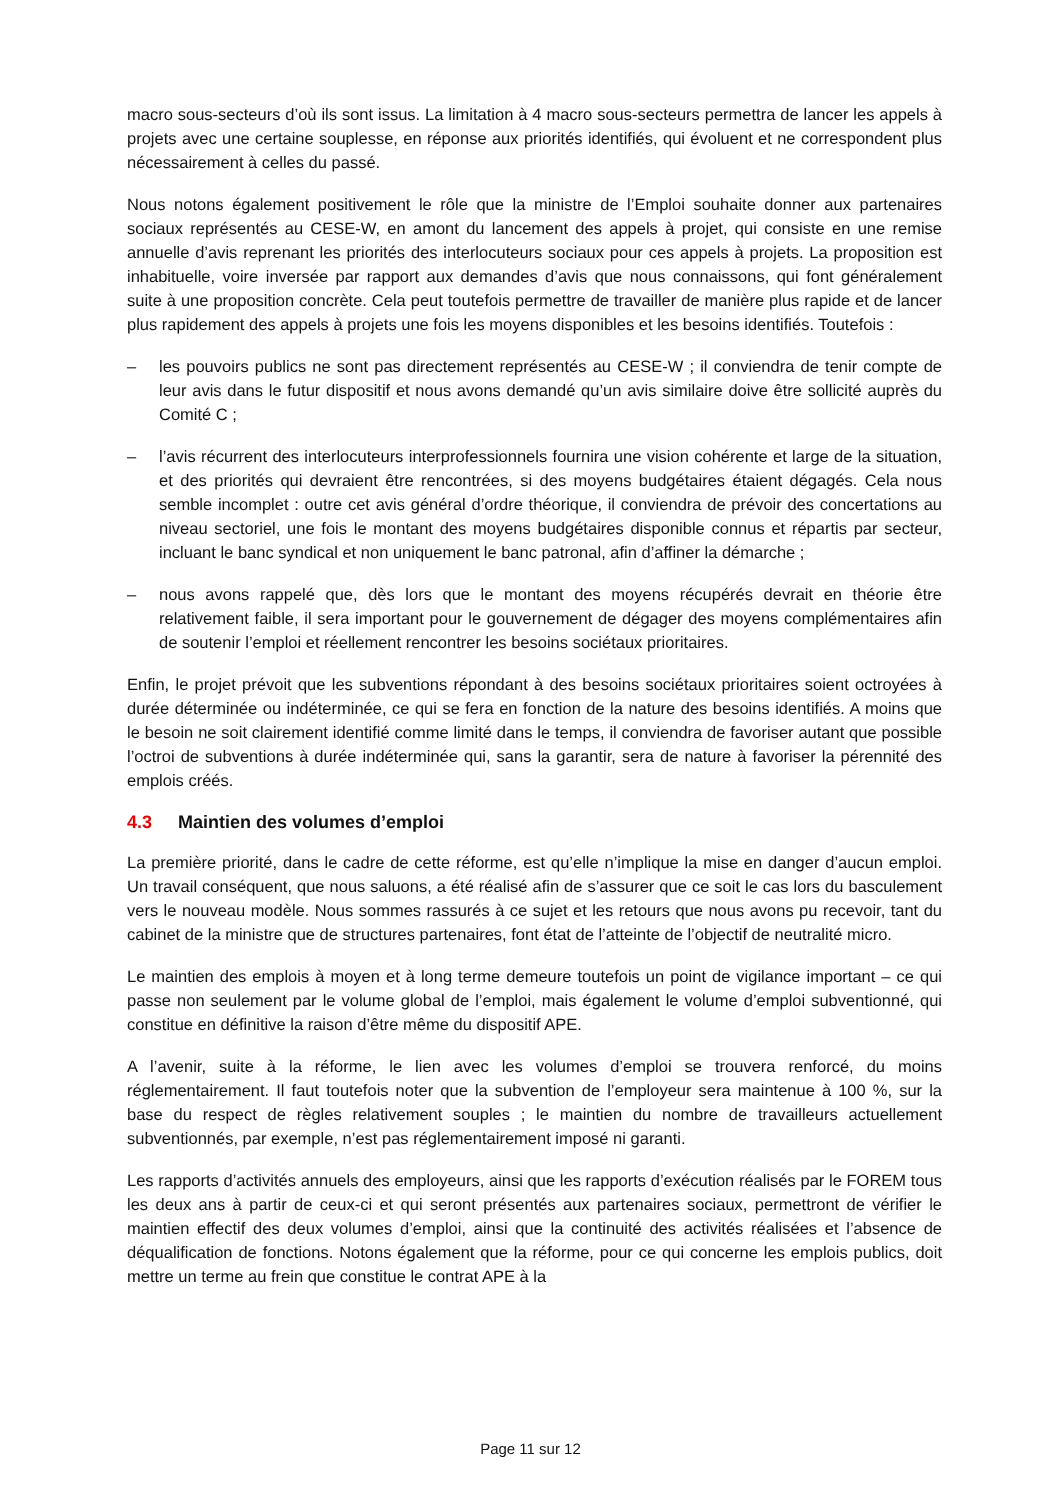macro sous-secteurs d’où ils sont issus. La limitation à 4 macro sous-secteurs permettra de lancer les appels à projets avec une certaine souplesse, en réponse aux priorités identifiés, qui évoluent et ne correspondent plus nécessairement à celles du passé.
Nous notons également positivement le rôle que la ministre de l’Emploi souhaite donner aux partenaires sociaux représentés au CESE-W, en amont du lancement des appels à projet, qui consiste en une remise annuelle d’avis reprenant les priorités des interlocuteurs sociaux pour ces appels à projets. La proposition est inhabituelle, voire inversée par rapport aux demandes d’avis que nous connaissons, qui font généralement suite à une proposition concrète. Cela peut toutefois permettre de travailler de manière plus rapide et de lancer plus rapidement des appels à projets une fois les moyens disponibles et les besoins identifiés. Toutefois :
– les pouvoirs publics ne sont pas directement représentés au CESE-W ; il conviendra de tenir compte de leur avis dans le futur dispositif et nous avons demandé qu’un avis similaire doive être sollicité auprès du Comité C ;
– l’avis récurrent des interlocuteurs interprofessionnels fournira une vision cohérente et large de la situation, et des priorités qui devraient être rencontrées, si des moyens budgétaires étaient dégagés. Cela nous semble incomplet : outre cet avis général d’ordre théorique, il conviendra de prévoir des concertations au niveau sectoriel, une fois le montant des moyens budgétaires disponible connus et répartis par secteur, incluant le banc syndical et non uniquement le banc patronal, afin d’affiner la démarche ;
– nous avons rappelé que, dès lors que le montant des moyens récupérés devrait en théorie être relativement faible, il sera important pour le gouvernement de dégager des moyens complémentaires afin de soutenir l’emploi et réellement rencontrer les besoins sociétaux prioritaires.
Enfin, le projet prévoit que les subventions répondant à des besoins sociétaux prioritaires soient octroyées à durée déterminée ou indéterminée, ce qui se fera en fonction de la nature des besoins identifiés. A moins que le besoin ne soit clairement identifié comme limité dans le temps, il conviendra de favoriser autant que possible l’octroi de subventions à durée indéterminée qui, sans la garantir, sera de nature à favoriser la pérennité des emplois créés.
4.3 Maintien des volumes d’emploi
La première priorité, dans le cadre de cette réforme, est qu’elle n’implique la mise en danger d’aucun emploi. Un travail conséquent, que nous saluons, a été réalisé afin de s’assurer que ce soit le cas lors du basculement vers le nouveau modèle. Nous sommes rassurés à ce sujet et les retours que nous avons pu recevoir, tant du cabinet de la ministre que de structures partenaires, font état de l’atteinte de l’objectif de neutralité micro.
Le maintien des emplois à moyen et à long terme demeure toutefois un point de vigilance important – ce qui passe non seulement par le volume global de l’emploi, mais également le volume d’emploi subventionné, qui constitue en définitive la raison d’être même du dispositif APE.
A l’avenir, suite à la réforme, le lien avec les volumes d’emploi se trouvera renforcé, du moins réglementairement. Il faut toutefois noter que la subvention de l’employeur sera maintenue à 100 %, sur la base du respect de règles relativement souples ; le maintien du nombre de travailleurs actuellement subventionnés, par exemple, n’est pas réglementairement imposé ni garanti.
Les rapports d’activités annuels des employeurs, ainsi que les rapports d’exécution réalisés par le FOREM tous les deux ans à partir de ceux-ci et qui seront présentés aux partenaires sociaux, permettront de vérifier le maintien effectif des deux volumes d’emploi, ainsi que la continuité des activités réalisées et l’absence de déqualification de fonctions. Notons également que la réforme, pour ce qui concerne les emplois publics, doit mettre un terme au frein que constitue le contrat APE à la
Page 11 sur 12